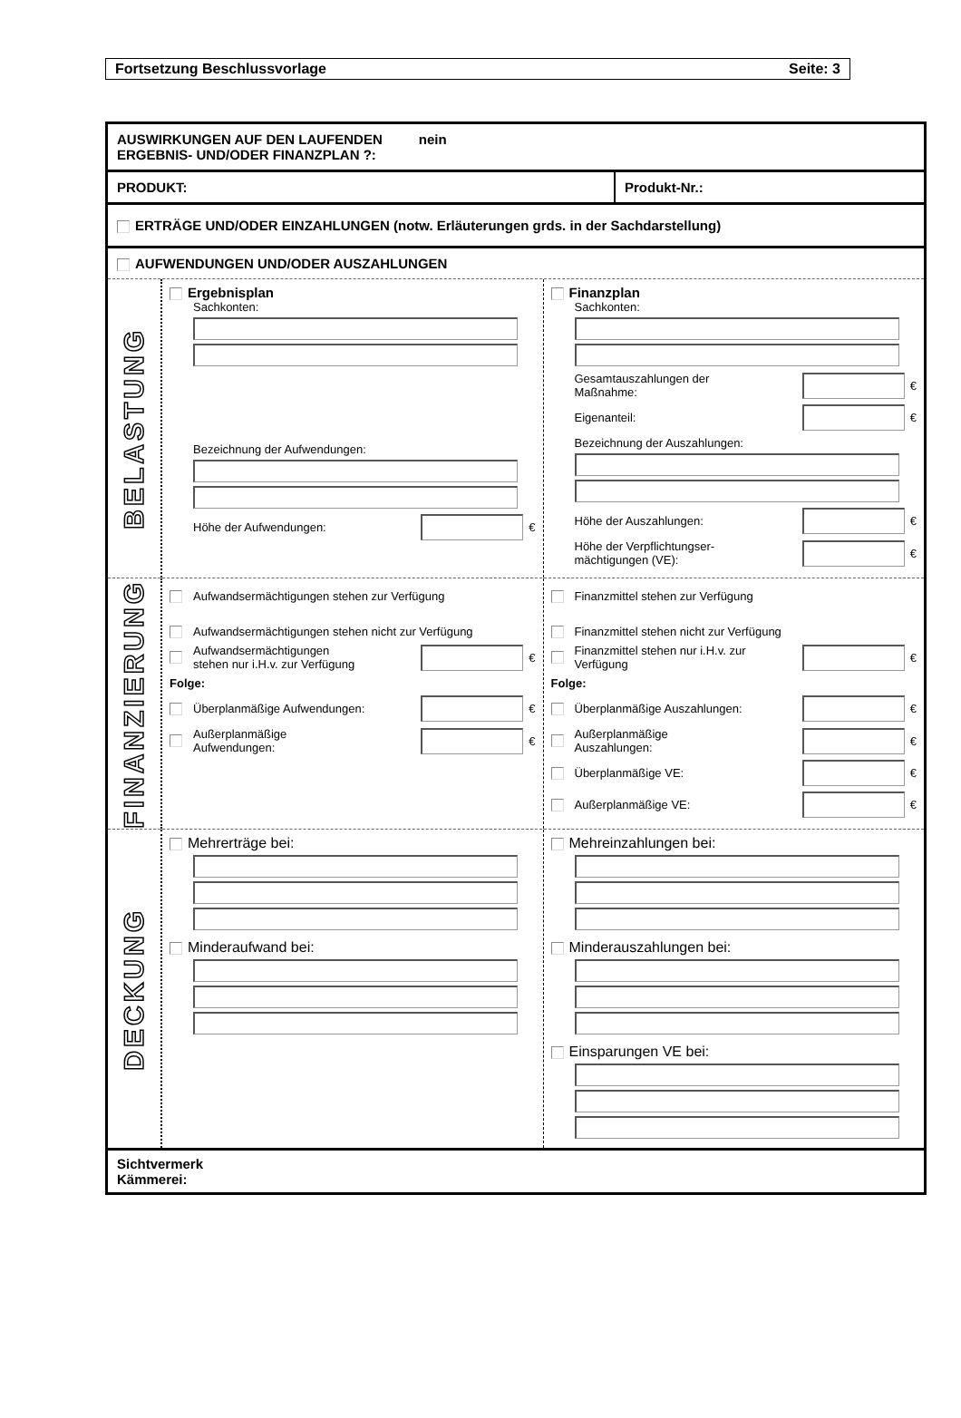Fortsetzung Beschlussvorlage Seite: 3
AUSWIRKUNGEN AUF DEN LAUFENDEN
ERGEBNIS- UND/ODER FINANZPLAN ?: nein
PRODUKT: Produkt-Nr.:
ERTRÄGE UND/ODER EINZAHLUNGEN (notw. Erläuterungen grds. in der Sachdarstellung)
AUFWENDUNGEN UND/ODER AUSZAHLUNGEN
BELASTUNG
Ergebnisplan
Sachkonten:
Bezeichnung der Aufwendungen:
Höhe der Aufwendungen: €
Finanzplan
Sachkonten:
Gesamtauszahlungen der
Maßnahme: €
Eigenanteil: €
Bezeichnung der Auszahlungen:
Höhe der Auszahlungen: €
Höhe der Verpflichtungser-
mächtigungen (VE): €
FINANZIERUNG
Aufwandsermächtigungen stehen zur Verfügung
Aufwandsermächtigungen stehen nicht zur Verfügung
Aufwandsermächtigungen
stehen nur i.H.v. zur Verfügung €
Folge:
Überplanmäßige Aufwendungen: €
Außerplanmäßige
Aufwendungen: €
Finanzmittel stehen zur Verfügung
Finanzmittel stehen nicht zur Verfügung
Finanzmittel stehen nur i.H.v. zur
Verfügung €
Folge:
Überplanmäßige Auszahlungen: €
Außerplanmäßige
Auszahlungen: €
Überplanmäßige VE: €
Außerplanmäßige VE: €
DECKUNG
Mehrerträge bei:
Minderaufwand bei:
Mehreinzahlungen bei:
Minderauszahlungen bei:
Einsparungen VE bei:
Sichtvermerk
Kämmerei: